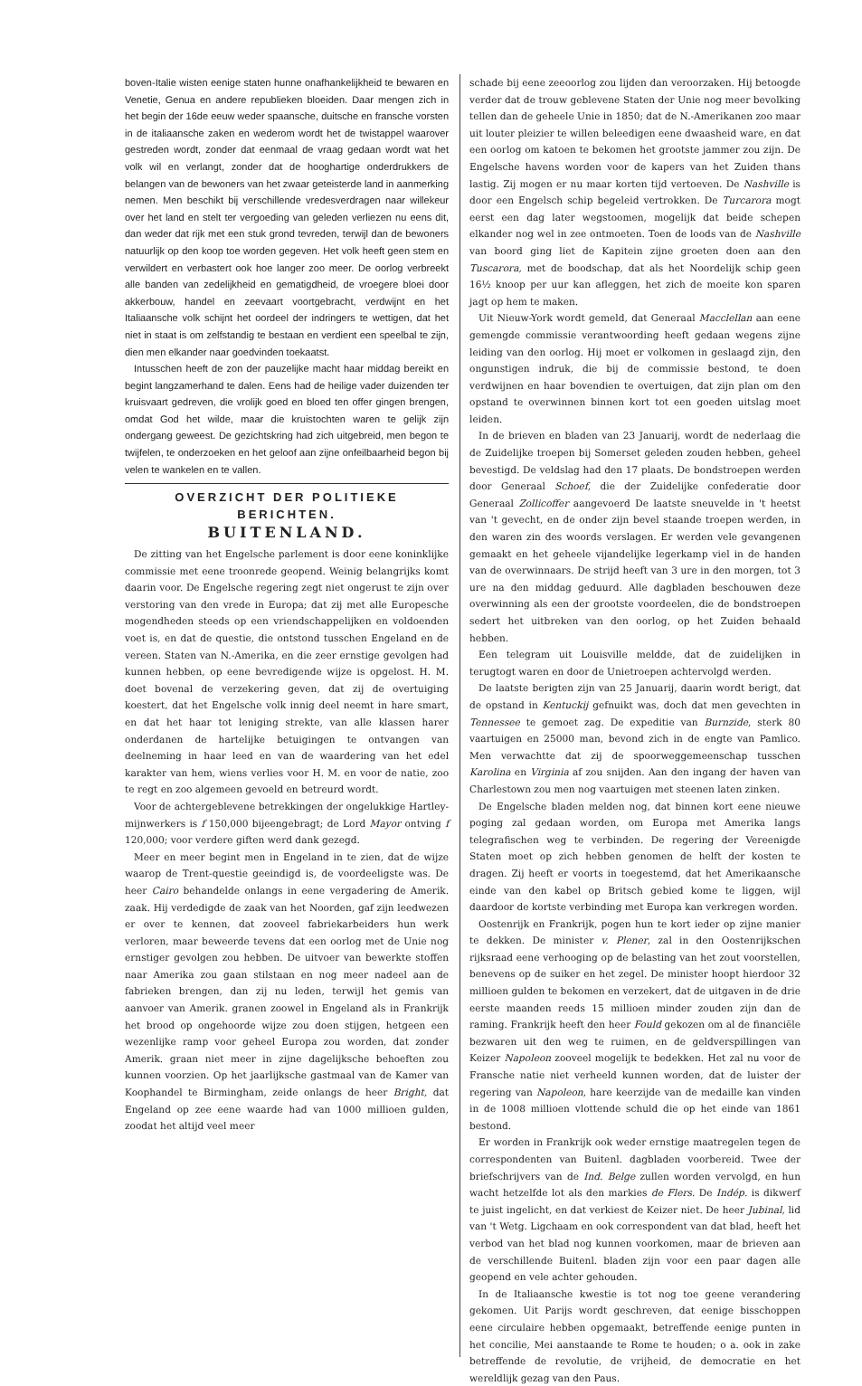boven-Italie wisten eenige staten hunne onafhankelijkheid te bewaren en Venetie, Genua en andere republieken bloeiden. Daar mengen zich in het begin der 16de eeuw weder spaansche, duitsche en fransche vorsten in de italiaansche zaken en wederom wordt het de twistappel waarover gestreden wordt, zonder dat eenmaal de vraag gedaan wordt wat het volk wil en verlangt, zonder dat de hooghartige onderdrukkers de belangen van de bewoners van het zwaar geteisterde land in aanmerking nemen. Men beschikt bij verschillende vredesverdragen naar willekeur over het land en stelt ter vergoeding van geleden verliezen nu eens dit, dan weder dat rijk met een stuk grond tevreden, terwijl dan de bewoners natuurlijk op den koop toe worden gegeven. Het volk heeft geen stem en verwildert en verbastert ook hoe langer zoo meer. De oorlog verbreekt alle banden van zedelijkheid en gematigdheid, de vroegere bloei door akkerbouw, handel en zeevaart voortgebracht, verdwijnt en het Italiaansche volk schijnt het oordeel der indringers te wettigen, dat het niet in staat is om zelfstandig te bestaan en verdient een speelbal te zijn, dien men elkander naar goedvinden toekaatst.
Intusschen heeft de zon der pauzelijke macht haar middag bereikt en begint langzamerhand te dalen. Eens had de heilige vader duizenden ter kruisvaart gedreven, die vrolijk goed en bloed ten offer gingen brengen, omdat God het wilde, maar die kruistochten waren te gelijk zijn ondergang geweest. De gezichtskring had zich uitgebreid, men begon te twijfelen, te onderzoeken en het geloof aan zijne onfeilbaarheid begon bij velen te wankelen en te vallen.
OVERZICHT DER POLITIEKE BERICHTEN.
BUITENLAND.
De zitting van het Engelsche parlement is door eene koninklijke commissie met eene troonrede geopend. Weinig belangrijks komt daarin voor. De Engelsche regering zegt niet ongerust te zijn over verstoring van den vrede in Europa; dat zij met alle Europesche mogendheden steeds op een vriendschappelijken en voldoenden voet is, en dat de questie, die ontstond tusschen Engeland en de vereen. Staten van N.-Amerika, en die zeer ernstige gevolgen had kunnen hebben, op eene bevredigende wijze is opgelost. H. M. doet bovenal de verzekering geven, dat zij de overtuiging koestert, dat het Engelsche volk innig deel neemt in hare smart, en dat het haar tot leniging strekte, van alle klassen harer onderdanen de hartelijke betuigingen te ontvangen van deelneming in haar leed en van de waardering van het edel karakter van hem, wiens verlies voor H. M. en voor de natie, zoo te regt en zoo algemeen gevoeld en betreurd wordt.
Voor de achtergeblevene betrekkingen der ongelukkige Hartley-mijnwerkers is f 150,000 bijeengebragt; de Lord Mayor ontving f 120,000; voor verdere giften werd dank gezegd.
Meer en meer begint men in Engeland in te zien, dat de wijze waarop de Trent-questie geeindigd is, de voordeeligste was. De heer Cairo behandelde onlangs in eene vergadering de Amerik. zaak. Hij verdedigde de zaak van het Noorden, gaf zijn leedwezen er over te kennen, dat zooveel fabriekarbeiders hun werk verloren, maar beweerde tevens dat een oorlog met de Unie nog ernstiger gevolgen zou hebben. De uitvoer van bewerkte stoffen naar Amerika zou gaan stilstaan en nog meer nadeel aan de fabrieken brengen, dan zij nu leden, terwijl het gemis van aanvoer van Amerik. granen zoowel in Engeland als in Frankrijk het brood op ongehoorde wijze zou doen stijgen, hetgeen een wezenlijke ramp voor geheel Europa zou worden, dat zonder Amerik. graan niet meer in zijne dagelijksche behoeften zou kunnen voorzien. Op het jaarlijksche gastmaal van de Kamer van Koophandel te Birmingham, zeide onlangs de heer Bright, dat Engeland op zee eene waarde had van 1000 millioen gulden, zoodat het altijd veel meer
schade bij eene zeeoorlog zou lijden dan veroorzaken. Hij betoogde verder dat de trouw geblevene Staten der Unie nog meer bevolking tellen dan de geheele Unie in 1850; dat de N.-Amerikanen zoo maar uit louter pleizier te willen beleedigen eene dwaasheid ware, en dat een oorlog om katoen te bekomen het grootste jammer zou zijn. De Engelsche havens worden voor de kapers van het Zuiden thans lastig. Zij mogen er nu maar korten tijd vertoeven. De Nashville is door een Engelsch schip begeleid vertrokken. De Turcarora mogt eerst een dag later wegstoomen, mogelijk dat beide schepen elkander nog wel in zee ontmoeten. Toen de loods van de Nashville van boord ging liet de Kapitein zijne groeten doen aan den Tuscarora, met de boodschap, dat als het Noordelijk schip geen 16½ knoop per uur kan afleggen, het zich de moeite kon sparen jagt op hem te maken.
Uit Nieuw-York wordt gemeld, dat Generaal Macclellan aan eene gemengde commissie verantwoording heeft gedaan wegens zijne leiding van den oorlog. Hij moet er volkomen in geslaagd zijn, den ongunstigen indruk, die bij de commissie bestond, te doen verdwijnen en haar bovendien te overtuigen, dat zijn plan om den opstand te overwinnen binnen kort tot een goeden uitslag moet leiden.
In de brieven en bladen van 23 Januarij, wordt de nederlaag die de Zuidelijke troepen bij Somerset geleden zouden hebben, geheel bevestigd. De veldslag had den 17 plaats. De bondstroepen werden door Generaal Schoef, die der Zuidelijke confederatie door Generaal Zollicoffer aangevoerd De laatste sneuvelde in 't heetst van 't gevecht, en de onder zijn bevel staande troepen werden, in den waren zin des woords verslagen. Er werden vele gevangenen gemaakt en het geheele vijandelijke legerkamp viel in de handen van de overwinnaars. De strijd heeft van 3 ure in den morgen, tot 3 ure na den middag geduurd. Alle dagbladen beschouwen deze overwinning als een der grootste voordeelen, die de bondstroepen sedert het uitbreken van den oorlog, op het Zuiden behaald hebben.
Een telegram uit Louisville meldde, dat de zuidelijken in terugtogt waren en door de Unietroepen achtervolgd werden.
De laatste berigten zijn van 25 Januarij, daarin wordt berigt, dat de opstand in Kentuckij gefnuikt was, doch dat men gevechten in Tennessee te gemoet zag. De expeditie van Burnzide, sterk 80 vaartuigen en 25000 man, bevond zich in de engte van Pamlico. Men verwachtte dat zij de spoorweggemeenschap tusschen Karolina en Virginia af zou snijden. Aan den ingang der haven van Charlestown zou men nog vaartuigen met steenen laten zinken.
De Engelsche bladen melden nog, dat binnen kort eene nieuwe poging zal gedaan worden, om Europa met Amerika langs telegrafischen weg te verbinden. De regering der Vereenigde Staten moet op zich hebben genomen de helft der kosten te dragen. Zij heeft er voorts in toegestemd, dat het Amerikaansche einde van den kabel op Britsch gebied kome te liggen, wijl daardoor de kortste verbinding met Europa kan verkregen worden.
Oostenrijk en Frankrijk, pogen hun te kort ieder op zijne manier te dekken. De minister v. Plener, zal in den Oostenrijkschen rijksraad eene verhooging op de belasting van het zout voorstellen, benevens op de suiker en het zegel. De minister hoopt hierdoor 32 millioen gulden te bekomen en verzekert, dat de uitgaven in de drie eerste maanden reeds 15 millioen minder zouden zijn dan de raming. Frankrijk heeft den heer Fould gekozen om al de financiële bezwaren uit den weg te ruimen, en de geldverspillingen van Keizer Napoleon zooveel mogelijk te bedekken. Het zal nu voor de Fransche natie niet verheeld kunnen worden, dat de luister der regering van Napoleon, hare keerzijde van de medaille kan vinden in de 1008 millioen vlottende schuld die op het einde van 1861 bestond.
Er worden in Frankrijk ook weder ernstige maatregelen tegen de correspondenten van Buitenl. dagbladen voorbereid. Twee der briefschrijvers van de Ind. Belge zullen worden vervolgd, en hun wacht hetzelfde lot als den markies de Flers. De Indép. is dikwerf te juist ingelicht, en dat verkiest de Keizer niet. De heer Jubinal, lid van 't Wetg. Ligchaam en ook correspondent van dat blad, heeft het verbod van het blad nog kunnen voorkomen, maar de brieven aan de verschillende Buitenl. bladen zijn voor een paar dagen alle geopend en vele achter gehouden.
In de Italiaansche kwestie is tot nog toe geene verandering gekomen. Uit Parijs wordt geschreven, dat eenige bisschoppen eene circulaire hebben opgemaakt, betreffende eenige punten in het concilie, Mei aanstaande te Rome te houden; o a. ook in zake betreffende de revolutie, de vrijheid, de democratie en het wereldlijk gezag van den Paus.